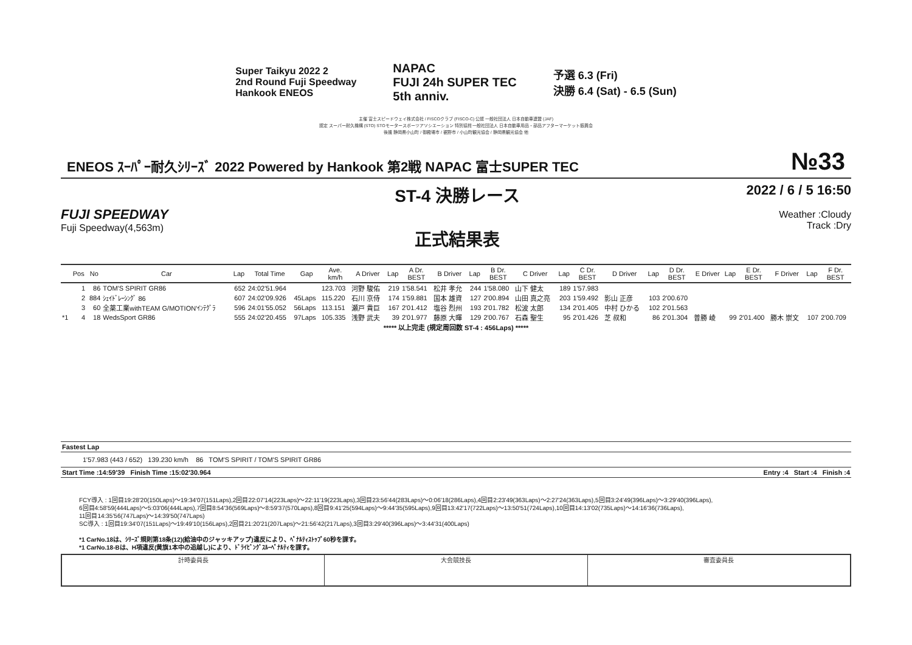Super Taikyu 2022 2
2nd Round Fuji Speedway
Hankook ENEOS
NAPAC
FUJI 24h SUPER TEC
5th anniv.
予選 6.3 (Fri)
決勝 6.4 (Sat) - 6.5 (Sun)
主催 富士スピードウェイ株式会社 / FISCOクラブ (FISCO-C) 公認 一般社団法人 日本自動車連盟 (JAF)
認定 スーパー耐久機構 (STO) STOモータースポーツアソシエーション 特別協賛 一般社団法人 日本自動車用品・部品アフターマーケット振興会
後援 静岡県小山町 / 御殿場市 / 裾野市 / 小山町観光協会 / 静岡県観光協会 他
ENEOS ｽｰﾊﾟｰ耐久ｼﾘｰｽﾞ 2022 Powered by Hankook 第2戦 NAPAC 富士SUPER TEC
№33
FUJI SPEEDWAY
Fuji Speedway(4,563m)
ST-4 決勝レース
正式結果表
2022 / 6 / 5 16:50
Weather :Cloudy
Track :Dry
| | Pos | No | Car | Lap | Total Time | Gap | Ave. km/h | A Driver | Lap | A Dr. BEST | B Driver | Lap | B Dr. BEST | C Driver | Lap | C Dr. BEST | D Driver | Lap | D Dr. BEST | E Driver | Lap | E Dr. BEST | F Driver | Lap | F Dr. BEST |
| --- | --- | --- | --- | --- | --- | --- | --- | --- | --- | --- | --- | --- | --- | --- | --- | --- | --- | --- | --- | --- | --- | --- | --- | --- | --- |
| | 1 | 86 | TOM'S SPIRIT GR86 | 652 | 24:02'51.964 | | 123.703 | 河野 駿佑 | 219 | 1'58.541 | 松井 孝允 | 244 | 1'58.080 | 山下 健太 | 189 | 1'57.983 | | | | | | | | | |
| | 2 | 884 | ｼｪｲﾄﾞﾚｰｼﾝｸﾞ 86 | 607 | 24:02'09.926 | 45Laps | 115.220 | 石川 京侍 | 174 | 1'59.881 | 国本 雄資 | 127 | 2'00.894 | 山田 真之亮 | 203 | 1'59.492 | 影山 正彦 | 103 | 2'00.670 | | | | | | |
| | 3 | 60 | 全薬工業withTEAM G/MOTION'ｲﾝﾃｸﾞﾗ | 596 | 24:01'55.052 | 56Laps | 113.151 | 瀬戸 貴巨 | 167 | 2'01.412 | 塩谷 烈州 | 193 | 2'01.782 | 松波 太郎 | 134 | 2'01.405 | 中村 ひかる | 102 | 2'01.563 | | | | | | |
| *1 | 4 | 18 | WedsSport GR86 | 555 | 24:02'20.455 | 97Laps | 105.335 | 浅野 武夫 | 39 | 2'01.977 | 藤原 大暉 | 129 | 2'00.767 | 石森 聖生 | 95 | 2'01.426 | 芝 叔和 | 86 | 2'01.304 | 普勝 崚 | 99 | 2'01.400 | 勝木 崇文 | 107 | 2'00.709 |
| ***** 以上完走 (規定周回数 ST-4 : 456Laps) ***** | | | | | | | | | | | | | | | | | | | | | | | | | |
Fastest Lap
1'57.983 (443 / 652) 139.230 km/h 86 TOM'S SPIRIT / TOM'S SPIRIT GR86
Start Time :14:59'39 Finish Time :15:02'30.964 Entry :4 Start :4 Finish :4
FCY導入 : 1回目19:28'20(150Laps)～19:34'07(151Laps),2回目22:07'14(223Laps)～22:11'19(223Laps),3回目23:56'44(283Laps)～0:06'18(286Laps),4回目2:23'49(363Laps)～2:27'24(363Laps),5回目3:24'49(396Laps)～3:29'40(396Laps),
6回目4:58'59(444Laps)～5:03'06(444Laps),7回目8:54'36(569Laps)～8:59'37(570Laps),8回目9:41'25(594Laps)～9:44'35(595Laps),9回目13:42'17(722Laps)～13:50'51(724Laps),10回目14:13'02(735Laps)～14:16'36(736Laps),
11回目14:35'56(747Laps)～14:39'50(747Laps)
SC導入 : 1回目19:34'07(151Laps)～19:49'10(156Laps),2回目21:20'21(207Laps)～21:56'42(217Laps),3回目3:29'40(396Laps)～3:44'31(400Laps)
*1 CarNo.18は、ｼﾘｰｽﾞ規則第18条(12)(給油中のジャッキアップ)違反により、ﾍﾟﾅﾙﾃｨｽﾄｯﾌﾟ60秒を課す。
*1 CarNo.18-Bは、H項違反(黄旗1本中の追越し)により、ﾄﾞﾗｲﾋﾞﾝｸﾞｽﾙｰﾍﾟﾅﾙﾃｨを課す。
計時委員長 大会競技長 審査委員長